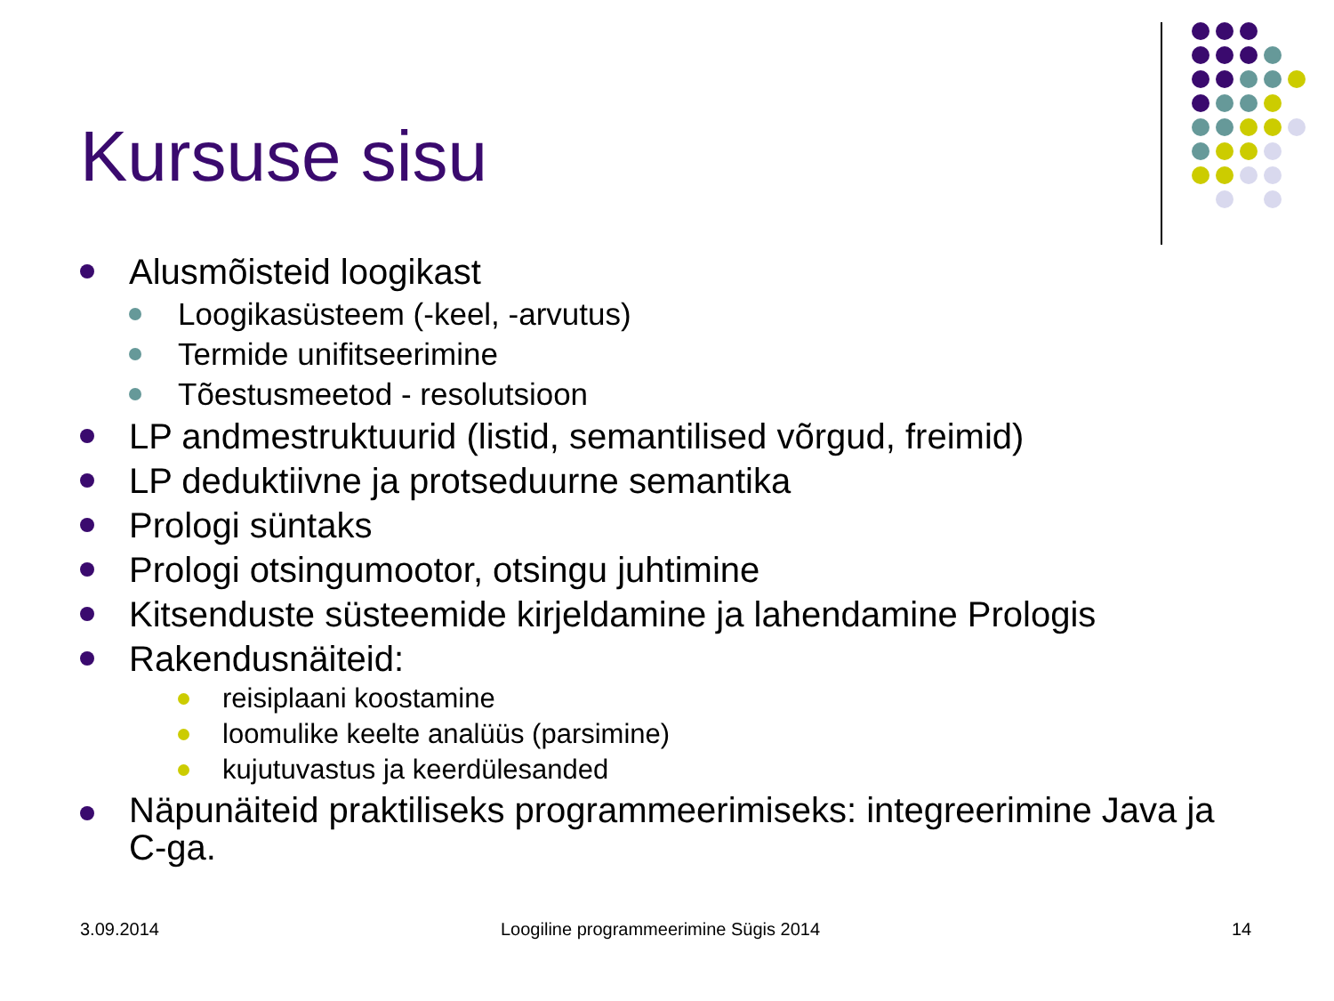Kursuse sisu
Alusmõisteid loogikast
Loogikasüsteem (-keel, -arvutus)
Termide unifitseerimine
Tõestusmeetod - resolutsioon
LP andmestruktuurid (listid, semantilised võrgud, freimid)
LP deduktiivne ja protseduurne semantika
Prologi süntaks
Prologi otsingumootor, otsingu juhtimine
Kitsenduste süsteemide kirjeldamine ja lahendamine Prologis
Rakendusnäiteid:
reisiplaani koostamine
loomulike keelte analüüs (parsimine)
kujutuvastus ja keerdülesanded
Näpunäiteid praktiliseks programmeerimiseks: integreerimine Java ja C-ga.
3.09.2014
Loogiline programmeerimine Sügis 2014
14